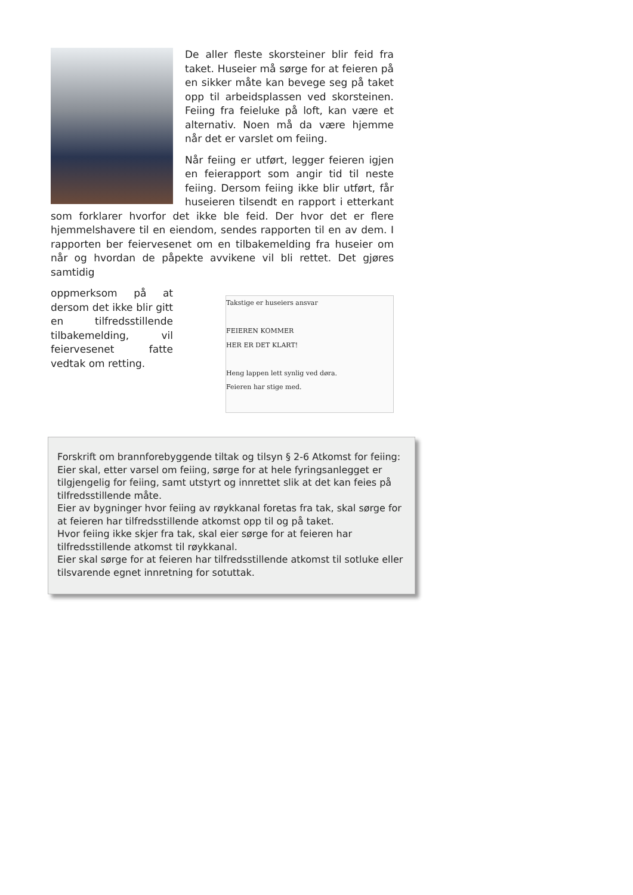De aller fleste skorsteiner blir feid fra taket. Huseier må sørge for at feieren på en sikker måte kan bevege seg på taket opp til arbeidsplassen ved skorsteinen. Feiing fra feieluke på loft, kan være et alternativ. Noen må da være hjemme når det er varslet om feiing.
Når feiing er utført, legger feieren igjen en feierapport som angir tid til neste feiing. Dersom feiing ikke blir utført, får huseieren tilsendt en rapport i etterkant som forklarer hvorfor det ikke ble feid. Der hvor det er flere hjemmelshavere til en eiendom, sendes rapporten til en av dem. I rapporten ber feiervesenet om en tilbakemelding fra huseier om når og hvordan de påpekte avvikene vil bli rettet. Det gjøres samtidig
Takstige er huseiers ansvar
FEIEREN KOMMER
HER ER DET KLART!
Heng lappen lett synlig ved døra.
Feieren har stige med.
oppmerksom på at dersom det ikke blir gitt en tilfredsstillende tilbakemelding, vil feiervesenet fatte vedtak om retting.
Forskrift om brannforebyggende tiltak og tilsyn § 2-6 Atkomst for feiing:
Eier skal, etter varsel om feiing, sørge for at hele fyringsanlegget er tilgjengelig for feiing, samt utstyrt og innrettet slik at det kan feies på tilfredsstillende måte.
Eier av bygninger hvor feiing av røykkanal foretas fra tak, skal sørge for at feieren har tilfredsstillende atkomst opp til og på taket.
Hvor feiing ikke skjer fra tak, skal eier sørge for at feieren har tilfredsstillende atkomst til røykkanal.
Eier skal sørge for at feieren har tilfredsstillende atkomst til sotluke eller tilsvarende egnet innretning for sotuttak.